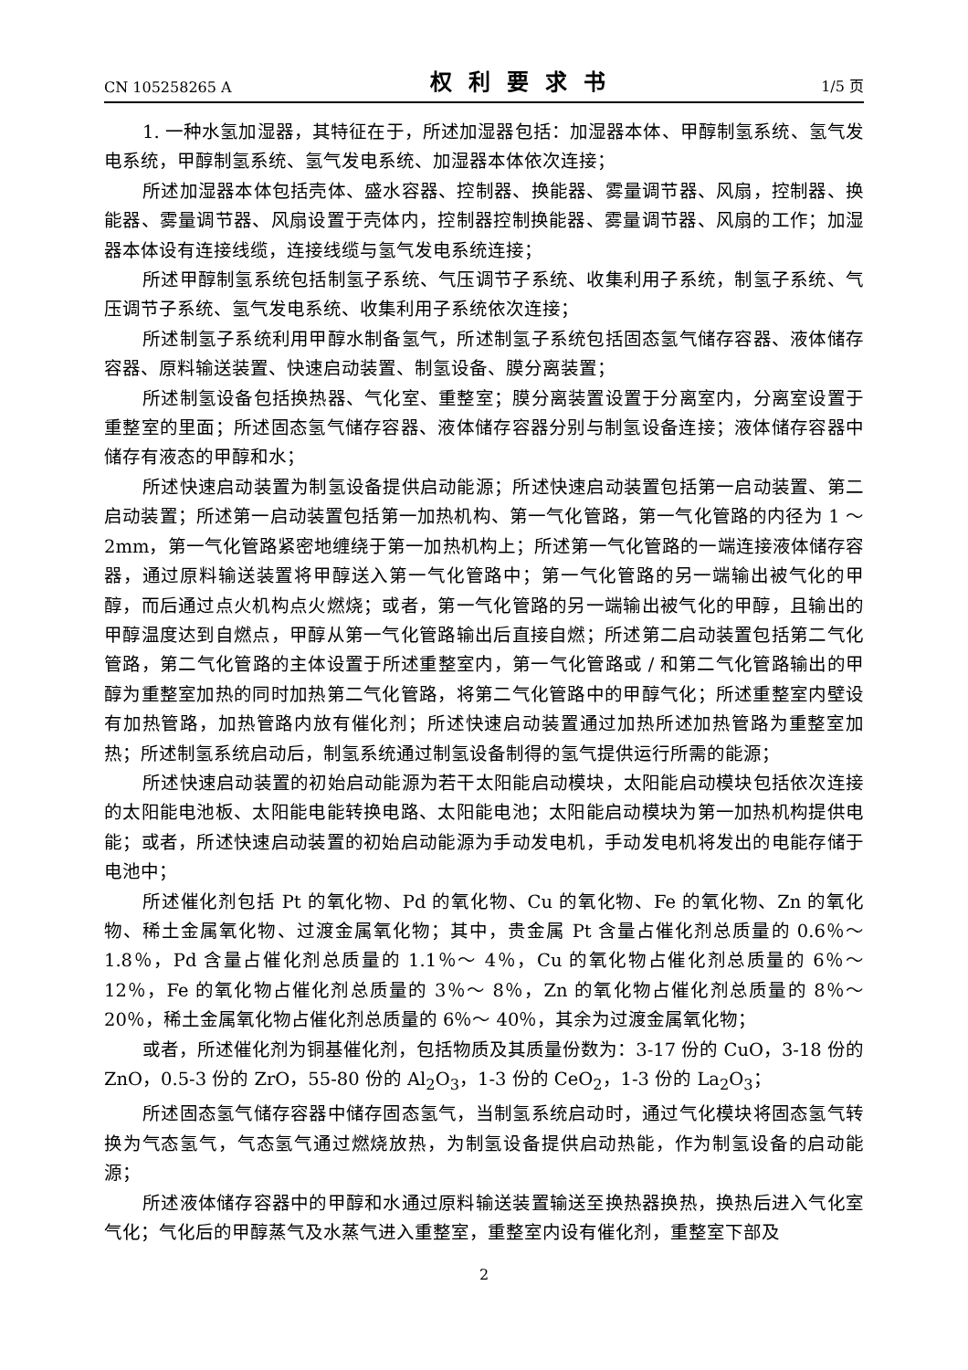CN 105258265 A 权利要求书 1/5 页
1. 一种水氢加湿器，其特征在于，所述加湿器包括：加湿器本体、甲醇制氢系统、氢气发电系统，甲醇制氢系统、氢气发电系统、加湿器本体依次连接；
所述加湿器本体包括壳体、盛水容器、控制器、换能器、雾量调节器、风扇，控制器、换能器、雾量调节器、风扇设置于壳体内，控制器控制换能器、雾量调节器、风扇的工作；加湿器本体设有连接线缆，连接线缆与氢气发电系统连接；
所述甲醇制氢系统包括制氢子系统、气压调节子系统、收集利用子系统，制氢子系统、气压调节子系统、氢气发电系统、收集利用子系统依次连接；
所述制氢子系统利用甲醇水制备氢气，所述制氢子系统包括固态氢气储存容器、液体储存容器、原料输送装置、快速启动装置、制氢设备、膜分离装置；
所述制氢设备包括换热器、气化室、重整室；膜分离装置设置于分离室内，分离室设置于重整室的里面；所述固态氢气储存容器、液体储存容器分别与制氢设备连接；液体储存容器中储存有液态的甲醇和水；
所述快速启动装置为制氢设备提供启动能源；所述快速启动装置包括第一启动装置、第二启动装置；所述第一启动装置包括第一加热机构、第一气化管路，第一气化管路的内径为 1 ～ 2mm，第一气化管路紧密地缠绕于第一加热机构上；所述第一气化管路的一端连接液体储存容器，通过原料输送装置将甲醇送入第一气化管路中；第一气化管路的另一端输出被气化的甲醇，而后通过点火机构点火燃烧；或者，第一气化管路的另一端输出被气化的甲醇，且输出的甲醇温度达到自燃点，甲醇从第一气化管路输出后直接自燃；所述第二启动装置包括第二气化管路，第二气化管路的主体设置于所述重整室内，第一气化管路或 / 和第二气化管路输出的甲醇为重整室加热的同时加热第二气化管路，将第二气化管路中的甲醇气化；所述重整室内壁设有加热管路，加热管路内放有催化剂；所述快速启动装置通过加热所述加热管路为重整室加热；所述制氢系统启动后，制氢系统通过制氢设备制得的氢气提供运行所需的能源；
所述快速启动装置的初始启动能源为若干太阳能启动模块，太阳能启动模块包括依次连接的太阳能电池板、太阳能电能转换电路、太阳能电池；太阳能启动模块为第一加热机构提供电能；或者，所述快速启动装置的初始启动能源为手动发电机，手动发电机将发出的电能存储于电池中；
所述催化剂包括 Pt 的氧化物、Pd 的氧化物、Cu 的氧化物、Fe 的氧化物、Zn 的氧化物、稀土金属氧化物、过渡金属氧化物；其中，贵金属 Pt 含量占催化剂总质量的 0.6％～ 1.8％，Pd 含量占催化剂总质量的 1.1％～ 4％，Cu 的氧化物占催化剂总质量的 6％～ 12％，Fe 的氧化物占催化剂总质量的 3％～ 8％，Zn 的氧化物占催化剂总质量的 8％～ 20％，稀土金属氧化物占催化剂总质量的 6％～ 40％，其余为过渡金属氧化物；
或者，所述催化剂为铜基催化剂，包括物质及其质量份数为：3-17 份的 CuO，3-18 份的 ZnO，0.5-3 份的 ZrO，55-80 份的 Al<sub>2</sub>O<sub>3</sub>，1-3 份的 CeO<sub>2</sub>，1-3 份的 La<sub>2</sub>O<sub>3</sub>；
所述固态氢气储存容器中储存固态氢气，当制氢系统启动时，通过气化模块将固态氢气转换为气态氢气，气态氢气通过燃烧放热，为制氢设备提供启动热能，作为制氢设备的启动能源；
所述液体储存容器中的甲醇和水通过原料输送装置输送至换热器换热，换热后进入气化室气化；气化后的甲醇蒸气及水蒸气进入重整室，重整室内设有催化剂，重整室下部及
2